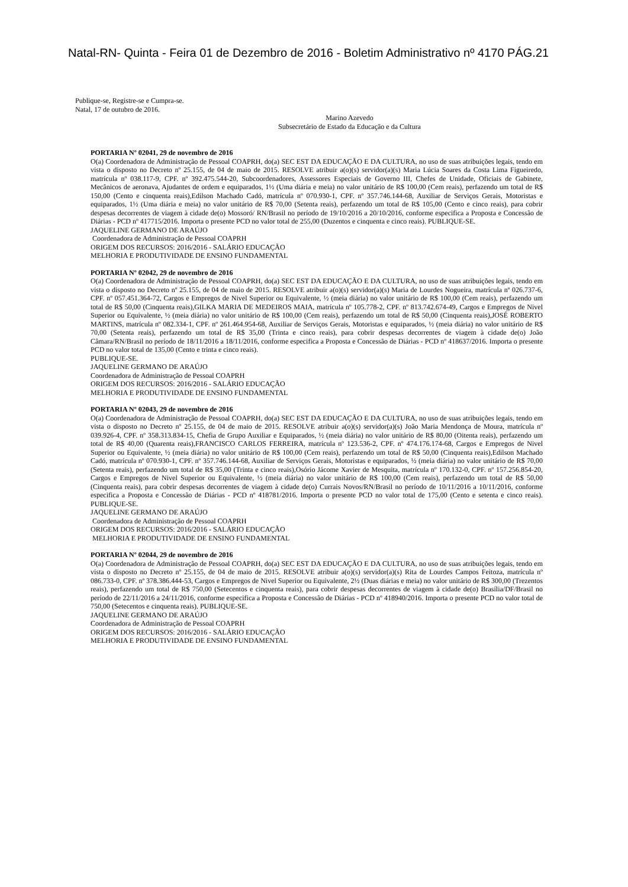Natal-RN- Quinta - Feira 01 de Dezembro de 2016 - Boletim Administrativo nº 4170 PÁG.21
Publique-se, Registre-se e Cumpra-se.
Natal, 17 de outubro de 2016.
Marino Azevedo
Subsecretário de Estado da Educação e da Cultura
PORTARIA Nº 02041, 29 de novembro de 2016
O(a) Coordenadora de Administração de Pessoal COAPRH, do(a) SEC EST DA EDUCAÇÃO E DA CULTURA, no uso de suas atribuições legais, tendo em vista o disposto no Decreto nº 25.155, de 04 de maio de 2015. RESOLVE atribuir a(o)(s) servidor(a)(s) Maria Lúcia Soares da Costa Lima Figueiredo, matrícula nº 038.117-9, CPF. nº 392.475.544-20, Subcoordenadores, Assessores Especiais de Governo III, Chefes de Unidade, Oficiais de Gabinete, Mecânicos de aeronava, Ajudantes de ordem e equiparados, 1½ (Uma diária e meia) no valor unitário de R$ 100,00 (Cem reais), perfazendo um total de R$ 150,00 (Cento e cinquenta reais),Edilson Machado Cadó, matrícula nº 070.930-1, CPF. nº 357.746.144-68, Auxiliar de Serviços Gerais, Motoristas e equiparados, 1½ (Uma diária e meia) no valor unitário de R$ 70,00 (Setenta reais), perfazendo um total de R$ 105,00 (Cento e cinco reais), para cobrir despesas decorrentes de viagem à cidade de(o) Mossoró/ RN/Brasil no período de 19/10/2016 a 20/10/2016, conforme especifica a Proposta e Concessão de Diárias - PCD nº 417715/2016. Importa o presente PCD no valor total de 255,00 (Duzentos e cinquenta e cinco reais). PUBLIQUE-SE.
JAQUELINE GERMANO DE ARAÚJO
Coordenadora de Administração de Pessoal COAPRH
ORIGEM DOS RECURSOS: 2016/2016 - SALÁRIO EDUCAÇÃO
MELHORIA E PRODUTIVIDADE DE ENSINO FUNDAMENTAL
PORTARIA Nº 02042, 29 de novembro de 2016
O(a) Coordenadora de Administração de Pessoal COAPRH, do(a) SEC EST DA EDUCAÇÃO E DA CULTURA, no uso de suas atribuições legais, tendo em vista o disposto no Decreto nº 25.155, de 04 de maio de 2015. RESOLVE atribuir a(o)(s) servidor(a)(s) Maria de Lourdes Nogueira, matrícula nº 026.737-6, CPF. nº 057.451.364-72, Cargos e Empregos de Nivel Superior ou Equivalente, ½ (meia diária) no valor unitário de R$ 100,00 (Cem reais), perfazendo um total de R$ 50,00 (Cinquenta reais),GILKA MARIA DE MEDEIROS MAIA, matrícula nº 105.778-2, CPF. nº 813.742.674-49, Cargos e Empregos de Nivel Superior ou Equivalente, ½ (meia diária) no valor unitário de R$ 100,00 (Cem reais), perfazendo um total de R$ 50,00 (Cinquenta reais),JOSÉ ROBERTO MARTINS, matrícula nº 082.334-1, CPF. nº 261.464.954-68, Auxiliar de Serviços Gerais, Motoristas e equiparados, ½ (meia diária) no valor unitário de R$ 70,00 (Setenta reais), perfazendo um total de R$ 35,00 (Trinta e cinco reais), para cobrir despesas decorrentes de viagem à cidade de(o) João Câmara/RN/Brasil no período de 18/11/2016 a 18/11/2016, conforme especifica a Proposta e Concessão de Diárias - PCD nº 418637/2016. Importa o presente PCD no valor total de 135,00 (Cento e trinta e cinco reais).
PUBLIQUE-SE.
JAQUELINE GERMANO DE ARAÚJO
Coordenadora de Administração de Pessoal COAPRH
ORIGEM DOS RECURSOS: 2016/2016 - SALÁRIO EDUCAÇÃO
MELHORIA E PRODUTIVIDADE DE ENSINO FUNDAMENTAL
PORTARIA Nº 02043, 29 de novembro de 2016
O(a) Coordenadora de Administração de Pessoal COAPRH, do(a) SEC EST DA EDUCAÇÃO E DA CULTURA, no uso de suas atribuições legais, tendo em vista o disposto no Decreto nº 25.155, de 04 de maio de 2015. RESOLVE atribuir a(o)(s) servidor(a)(s) João Maria Mendonça de Moura, matrícula nº 039.926-4, CPF. nº 358.313.834-15, Chefia de Grupo Auxiliar e Equiparados, ½ (meia diária) no valor unitário de R$ 80,00 (Oitenta reais), perfazendo um total de R$ 40,00 (Quarenta reais),FRANCISCO CARLOS FERREIRA, matrícula nº 123.536-2, CPF. nº 474.176.174-68, Cargos e Empregos de Nivel Superior ou Equivalente, ½ (meia diária) no valor unitário de R$ 100,00 (Cem reais), perfazendo um total de R$ 50,00 (Cinquenta reais),Edilson Machado Cadó, matrícula nº 070.930-1, CPF. nº 357.746.144-68, Auxiliar de Serviços Gerais, Motoristas e equiparados, ½ (meia diária) no valor unitário de R$ 70,00 (Setenta reais), perfazendo um total de R$ 35,00 (Trinta e cinco reais),Osório Jácome Xavier de Mesquita, matrícula nº 170.132-0, CPF. nº 157.256.854-20, Cargos e Empregos de Nivel Superior ou Equivalente, ½ (meia diária) no valor unitário de R$ 100,00 (Cem reais), perfazendo um total de R$ 50,00 (Cinquenta reais), para cobrir despesas decorrentes de viagem à cidade de(o) Currais Novos/RN/Brasil no período de 10/11/2016 a 10/11/2016, conforme especifica a Proposta e Concessão de Diárias - PCD nº 418781/2016. Importa o presente PCD no valor total de 175,00 (Cento e setenta e cinco reais). PUBLIQUE-SE.
JAQUELINE GERMANO DE ARAÚJO
Coordenadora de Administração de Pessoal COAPRH
ORIGEM DOS RECURSOS: 2016/2016 - SALÁRIO EDUCAÇÃO
MELHORIA E PRODUTIVIDADE DE ENSINO FUNDAMENTAL
PORTARIA Nº 02044, 29 de novembro de 2016
O(a) Coordenadora de Administração de Pessoal COAPRH, do(a) SEC EST DA EDUCAÇÃO E DA CULTURA, no uso de suas atribuições legais, tendo em vista o disposto no Decreto nº 25.155, de 04 de maio de 2015. RESOLVE atribuir a(o)(s) servidor(a)(s) Rita de Lourdes Campos Feitoza, matrícula nº 086.733-0, CPF. nº 378.386.444-53, Cargos e Empregos de Nivel Superior ou Equivalente, 2½ (Duas diárias e meia) no valor unitário de R$ 300,00 (Trezentos reais), perfazendo um total de R$ 750,00 (Setecentos e cinquenta reais), para cobrir despesas decorrentes de viagem à cidade de(o) Brasília/DF/Brasil no período de 22/11/2016 a 24/11/2016, conforme especifica a Proposta e Concessão de Diárias - PCD nº 418940/2016. Importa o presente PCD no valor total de 750,00 (Setecentos e cinquenta reais). PUBLIQUE-SE.
JAQUELINE GERMANO DE ARAÚJO
Coordenadora de Administração de Pessoal COAPRH
ORIGEM DOS RECURSOS: 2016/2016 - SALÁRIO EDUCAÇÃO
MELHORIA E PRODUTIVIDADE DE ENSINO FUNDAMENTAL